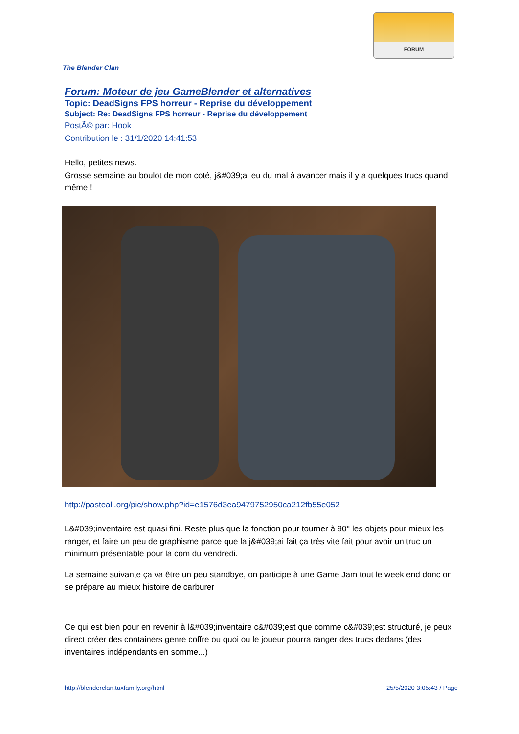FORUM
The Blender Clan
Forum: Moteur de jeu GameBlender et alternatives
Topic: DeadSigns FPS horreur - Reprise du développement
Subject: Re: DeadSigns FPS horreur - Reprise du développement
PostÃ© par: Hook
Contribution le : 31/1/2020 14:41:53
Hello, petites news.
Grosse semaine au boulot de mon coté, j&#039;ai eu du mal à avancer mais il y a quelques trucs quand même !
http://pasteall.org/pic/show.php?id=e1576d3ea9479752950ca212fb55e052
L&#039;inventaire est quasi fini. Reste plus que la fonction pour tourner à 90° les objets pour mieux les ranger, et faire un peu de graphisme parce que la j&#039;ai fait ça très vite fait pour avoir un truc un minimum présentable pour la com du vendredi.
La semaine suivante ça va être un peu standbye, on participe à une Game Jam tout le week end donc on se prépare au mieux histoire de carburer
Ce qui est bien pour en revenir à l&#039;inventaire c&#039;est que comme c&#039;est structuré, je peux direct créer des containers genre coffre ou quoi ou le joueur pourra ranger des trucs dedans (des inventaires indépendants en somme...)
http://blenderclan.tuxfamily.org/html 25/5/2020 3:05:43 / Page